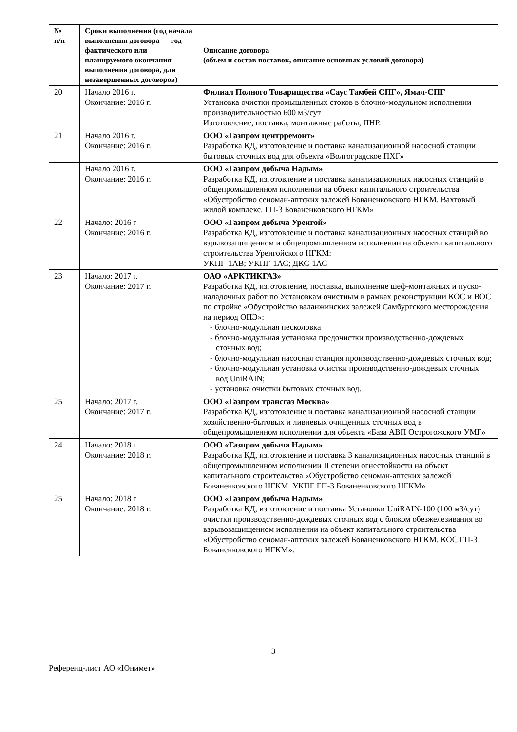| № п/п | Сроки выполнения (год начала выполнения договора — год фактического или планируемого окончания выполнения договора, для незавершенных договоров) | Описание договора (объем и состав поставок, описание основных условий договора) |
| --- | --- | --- |
| 20 | Начало 2016 г. Окончание: 2016 г. | Филиал Полного Товарищества «Саус Тамбей СПГ», Ямал-СПГ Установка очистки промышленных стоков в блочно-модульном исполнении производительностью 600 м3/сут Изготовление, поставка, монтажные работы, ПНР. |
| 21 | Начало 2016 г. Окончание: 2016 г. | ООО «Газпром центрремонт» Разработка КД, изготовление и поставка канализационной насосной станции бытовых сточных вод для объекта «Волгоградское ПХГ» |
| | Начало 2016 г. Окончание: 2016 г. | ООО «Газпром добыча Надым» Разработка КД, изготовление и поставка канализационных насосных станций в общепромышленном исполнении на объект капитального строительства «Обустройство сеноман-аптских залежей Бованенковского НГКМ. Вахтовый жилой комплекс. ГП-3 Бованенковского НГКМ» |
| 22 | Начало: 2016 г Окончание: 2016 г. | ООО «Газпром добыча Уренгой» Разработка КД, изготовление и поставка канализационных насосных станций во взрывозащищенном и общепромышленном исполнении на объекты капитального строительства Уренгойского НГКМ: УКПГ-1АВ; УКПГ-1АС; ДКС-1АС |
| 23 | Начало: 2017 г. Окончание: 2017 г. | ОАО «АРКТИКГАЗ» Разработка КД, изготовление, поставка, выполнение шеф-монтажных и пуско-наладочных работ по Установкам очистным в рамках реконструкции КОС и ВОС по стройке «Обустройство валанжинских залежей Самбургского месторождения на период ОПЭ»: - блочно-модульная песколовка - блочно-модульная установка предочистки производственно-дождевых сточных вод; - блочно-модульная насосная станция производственно-дождевых сточных вод; - блочно-модульная установка очистки производственно-дождевых сточных вод UniRAIN; - установка очистки бытовых сточных вод. |
| 25 | Начало: 2017 г. Окончание: 2017 г. | ООО «Газпром трансгаз Москва» Разработка КД, изготовление и поставка канализационной насосной станции хозяйственно-бытовых и ливневых очищенных сточных вод в общепромышленном исполнении для объекта «База АВП Острогожского УМГ» |
| 24 | Начало: 2018 г Окончание: 2018 г. | ООО «Газпром добыча Надым» Разработка КД, изготовление и поставка 3 канализационных насосных станций в общепромышленном исполнении II степени огнестойкости на объект капитального строительства «Обустройство сеноман-аптских залежей Бованенковского НГКМ. УКПГ ГП-3 Бованенковского НГКМ» |
| 25 | Начало: 2018 г Окончание: 2018 г. | ООО «Газпром добыча Надым» Разработка КД, изготовление и поставка Установки UniRAIN-100 (100 м3/сут) очистки производственно-дождевых сточных вод с блоком обезжелезивания во взрывозащищенном исполнении на объект капитального строительства «Обустройство сеноман-аптских залежей Бованенковского НГКМ. КОС ГП-3 Бованенковского НГКМ». |
3
Референц-лист АО «Юнимет»